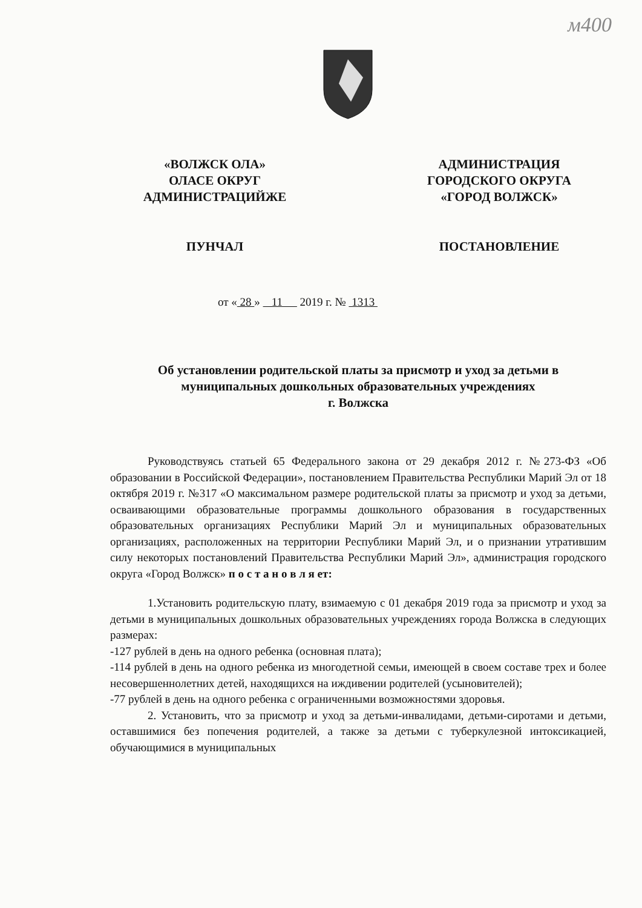м400
«ВОЛЖСК ОЛА»
ОЛАСЕ ОКРУГ
АДМИНИСТРАЦИЙЖЕ
ПУНЧАЛ
АДМИНИСТРАЦИЯ
ГОРОДСКОГО ОКРУГА
«ГОРОД ВОЛЖСК»
ПОСТАНОВЛЕНИЕ
от « 28 » 11 2019 г. № 1313
Об установлении родительской платы за присмотр и уход за детьми в муниципальных дошкольных образовательных учреждениях
г. Волжска
Руководствуясь статьей 65 Федерального закона от 29 декабря 2012 г. №273-ФЗ «Об образовании в Российской Федерации», постановлением Правительства Республики Марий Эл от 18 октября 2019 г. №317 «О максимальном размере родительской платы за присмотр и уход за детьми, осваивающими образовательные программы дошкольного образования в государственных образовательных организациях Республики Марий Эл и муниципальных образовательных организациях, расположенных на территории Республики Марий Эл, и о признании утратившим силу некоторых постановлений Правительства Республики Марий Эл», администрация городского округа «Город Волжск» п о с т а н о в л я ет:
1.Установить родительскую плату, взимаемую с 01 декабря 2019 года за присмотр и уход за детьми в муниципальных дошкольных образовательных учреждениях города Волжска в следующих размерах:
-127 рублей в день на одного ребенка (основная плата);
-114 рублей в день на одного ребенка из многодетной семьи, имеющей в своем составе трех и более несовершеннолетних детей, находящихся на иждивении родителей (усыновителей);
-77 рублей в день на одного ребенка с ограниченными возможностями здоровья.
2. Установить, что за присмотр и уход за детьми-инвалидами, детьми-сиротами и детьми, оставшимися без попечения родителей, а также за детьми с туберкулезной интоксикацией, обучающимися в муниципальных